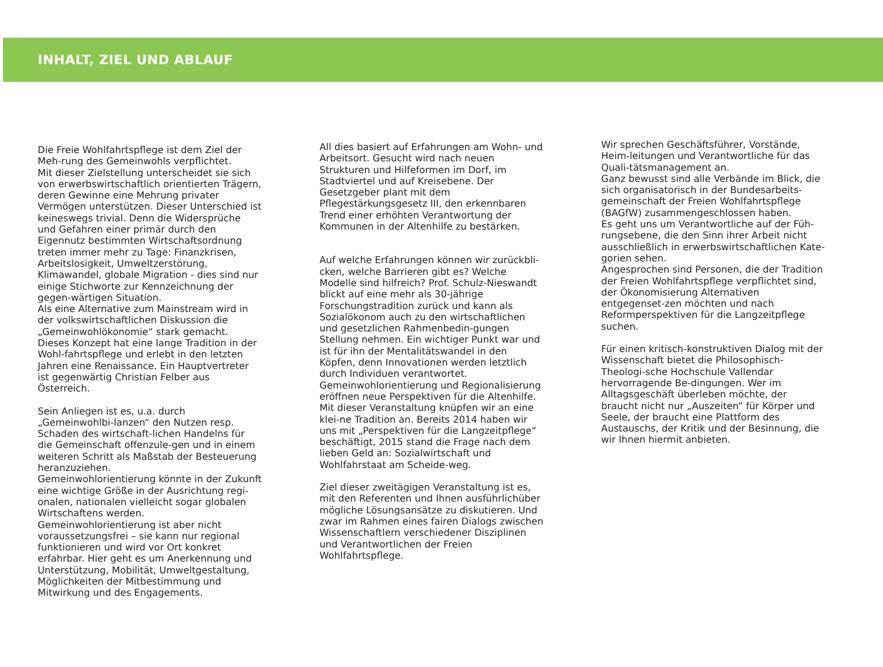INHALT, ZIEL UND ABLAUF
Die Freie Wohlfahrtspflege ist dem Ziel der Meh-rung des Gemeinwohls verpflichtet.
Mit dieser Zielstellung unterscheidet sie sich von erwerbswirtschaftlich orientierten Trägern, deren Gewinne eine Mehrung privater Vermögen unterstützen. Dieser Unterschied ist keineswegs trivial. Denn die Widersprüche und Gefahren einer primär durch den Eigennutz bestimmten Wirtschaftsordnung treten immer mehr zu Tage: Finanzkrisen, Arbeitslosigkeit, Umweltzerstörung, Klimawandel, globale Migration - dies sind nur einige Stichworte zur Kennzeichnung der gegen-wärtigen Situation.
Als eine Alternative zum Mainstream wird in der volkswirtschaftlichen Diskussion die „Gemeinwohlökonomie“ stark gemacht. Dieses Konzept hat eine lange Tradition in der Wohl-fahrtspflege und erlebt in den letzten Jahren eine Renaissance. Ein Hauptvertreter ist gegenwärtig Christian Felber aus Österreich.
Sein Anliegen ist es, u.a. durch „Gemeinwohlbi-lanzen“ den Nutzen resp. Schaden des wirtschaft-lichen Handelns für die Gemeinschaft offenzule-gen und in einem weiteren Schritt als Maßstab der Besteuerung heranzuziehen.
Gemeinwohlorientierung könnte in der Zukunft eine wichtige Größe in der Ausrichtung regi-onalen, nationalen vielleicht sogar globalen Wirtschaftens werden. Gemeinwohlorientierung ist aber nicht voraussetzungsfrei – sie kann nur regional funktionieren und wird vor Ort konkret erfahrbar. Hier geht es um Anerkennung und Unterstützung, Mobilität, Umweltgestaltung, Möglichkeiten der Mitbestimmung und Mitwirkung und des Engagements.
All dies basiert auf Erfahrungen am Wohn- und Arbeitsort. Gesucht wird nach neuen Strukturen und Hilfeformen im Dorf, im Stadtviertel und auf Kreisebene. Der Gesetzgeber plant mit dem Pflegestärkungsgesetz III, den erkennbaren Trend einer erhöhten Verantwortung der Kommunen in der Altenhilfe zu bestärken.
Auf welche Erfahrungen können wir zurückbli-cken, welche Barrieren gibt es? Welche Modelle sind hilfreich? Prof. Schulz-Nieswandt blickt auf eine mehr als 30-jährige Forschungstradition zurück und kann als Sozialökonom auch zu den wirtschaftlichen und gesetzlichen Rahmenbedin-gungen Stellung nehmen. Ein wichtiger Punkt war und ist für ihn der Mentalitätswandel in den Köpfen, denn Innovationen werden letztlich durch Individuen verantwortet.
Gemeinwohlorientierung und Regionalisierung eröffnen neue Perspektiven für die Altenhilfe. Mit dieser Veranstaltung knüpfen wir an eine klei-ne Tradition an. Bereits 2014 haben wir uns mit „Perspektiven für die Langzeitpflege“ beschäftigt, 2015 stand die Frage nach dem lieben Geld an: Sozialwirtschaft und Wohlfahrstaat am Scheide-weg.
Ziel dieser zweitägigen Veranstaltung ist es, mit den Referenten und Ihnen ausführlichüber mögliche Lösungsansätze zu diskutieren. Und zwar im Rahmen eines fairen Dialogs zwischen Wissenschaftlern verschiedener Disziplinen und Verantwortlichen der Freien Wohlfahrtspflege.
Wir sprechen Geschäftsführer, Vorstände, Heim-leitungen und Verantwortliche für das Quali-tätsmanagement an.
Ganz bewusst sind alle Verbände im Blick, die sich organisatorisch in der Bundesarbeits-gemeinschaft der Freien Wohlfahrtspflege (BAGfW) zusammengeschlossen haben.
Es geht uns um Verantwortliche auf der Füh-rungsebene, die den Sinn ihrer Arbeit nicht ausschließlich in erwerbswirtschaftlichen Kate-gorien sehen.
Angesprochen sind Personen, die der Tradition der Freien Wohlfahrtspflege verpflichtet sind, der Ökonomisierung Alternativen entgegenset-zen möchten und nach Reformperspektiven für die Langzeitpflege suchen.
Für einen kritisch-konstruktiven Dialog mit der Wissenschaft bietet die Philosophisch-Theologi-sche Hochschule Vallendar hervorragende Be-dingungen. Wer im Alltagsgeschäft überleben möchte, der braucht nicht nur „Auszeiten“ für Körper und Seele, der braucht eine Plattform des Austauschs, der Kritik und der Besinnung, die wir Ihnen hiermit anbieten.